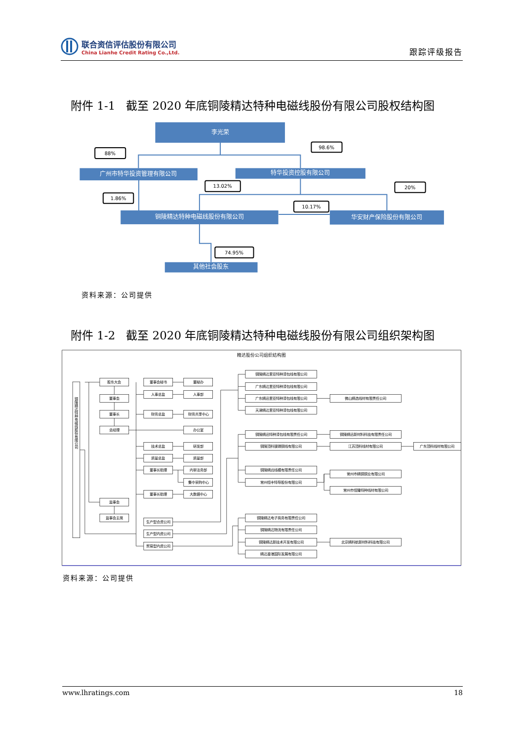联合资信评估股份有限公司
China Lianhe Credit Rating Co.,Ltd.
跟踪评级报告
附件 1-1 截至 2020 年底铜陵精达特种电磁线股份有限公司股权结构图
李光荣
广州市特华投资管理有限公司
特华投资控股有限公司
铜陵精达特种电磁线股份有限公司
华安财产保险股份有限公司
其他社会股东
88%
98.6%
13.02%
20%
1.86%
10.17%
74.95%
资料来源：公司提供
附件 1-2 截至 2020 年底铜陵精达特种电磁线股份有限公司组织架构图
精达股份公司组织结构图
铜陵精达特种电磁线股份有限公司
股东大会
董事会
董事长
总经理
监事会
监事会主席
董事会秘书
董秘办
人事总监
人事部
财务总监
财务共享中心
办公室
技术总监
研发部
质量总监
质量部
董事长助理
内审法务部
集中采购中心
董事长助理
大数据中心
生产型合资公司
生产型内资公司
贸易型内资公司
铜陵精达里亚特种漆包线有限公司
广东精达里亚特种漆包线有限公司
广东精迅里亚特种漆包线有限公司
佛山精选线材有限责任公司
天津精达里亚特种漆包线有限公司
铜陵精迅特种漆包线有限责任公司
铜陵精迅新材料科技有限责任公司
铜陵顶科镀锡铜线有限公司
江苏顶科线材有限公司
广东顶科线材有限公司
铜陵精远线模有限责任公司
常州市精铜铜业有限公司
常州恒丰特导股份有限公司
常州市恒隆特种线材有限公司
铜陵精达电子商务有限责任公司
铜陵精达物流有限责任公司
铜陵精达新技术开发有限公司
北京精科航新材料科技有限公司
精达香港国际发展有限公司
资料来源：公司提供
www.lhratings.com 18